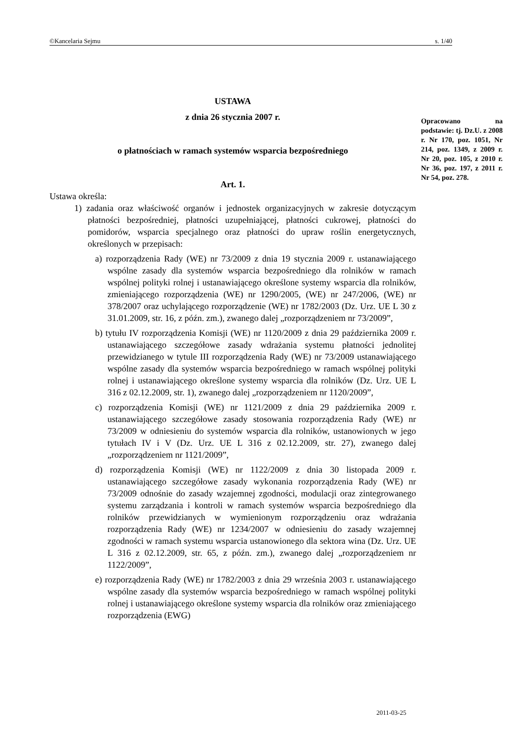©Kancelaria Sejmu s. 1/40
USTAWA
z dnia 26 stycznia 2007 r.
o płatnościach w ramach systemów wsparcia bezpośredniego
Art. 1.
Ustawa określa:
1) zadania oraz właściwość organów i jednostek organizacyjnych w zakresie dotyczącym płatności bezpośredniej, płatności uzupełniającej, płatności cukrowej, płatności do pomidorów, wsparcia specjalnego oraz płatności do upraw roślin energetycznych, określonych w przepisach:
a) rozporządzenia Rady (WE) nr 73/2009 z dnia 19 stycznia 2009 r. ustanawiającego wspólne zasady dla systemów wsparcia bezpośredniego dla rolników w ramach wspólnej polityki rolnej i ustanawiającego określone systemy wsparcia dla rolników, zmieniającego rozporządzenia (WE) nr 1290/2005, (WE) nr 247/2006, (WE) nr 378/2007 oraz uchylającego rozporządzenie (WE) nr 1782/2003 (Dz. Urz. UE L 30 z 31.01.2009, str. 16, z późn. zm.), zwanego dalej „rozporządzeniem nr 73/2009”,
b) tytułu IV rozporządzenia Komisji (WE) nr 1120/2009 z dnia 29 października 2009 r. ustanawiającego szczegółowe zasady wdrażania systemu płatności jednolitej przewidzianego w tytule III rozporządzenia Rady (WE) nr 73/2009 ustanawiającego wspólne zasady dla systemów wsparcia bezpośredniego w ramach wspólnej polityki rolnej i ustanawiającego określone systemy wsparcia dla rolników (Dz. Urz. UE L 316 z 02.12.2009, str. 1), zwanego dalej „rozporządzeniem nr 1120/2009”,
c) rozporządzenia Komisji (WE) nr 1121/2009 z dnia 29 października 2009 r. ustanawiającego szczegółowe zasady stosowania rozporządzenia Rady (WE) nr 73/2009 w odniesieniu do systemów wsparcia dla rolników, ustanowionych w jego tytułach IV i V (Dz. Urz. UE L 316 z 02.12.2009, str. 27), zwanego dalej „rozporządzeniem nr 1121/2009”,
d) rozporządzenia Komisji (WE) nr 1122/2009 z dnia 30 listopada 2009 r. ustanawiającego szczegółowe zasady wykonania rozporządzenia Rady (WE) nr 73/2009 odnośnie do zasady wzajemnej zgodności, modulacji oraz zintegrowanego systemu zarządzania i kontroli w ramach systemów wsparcia bezpośredniego dla rolników przewidzianych w wymienionym rozporządzeniu oraz wdrażania rozporządzenia Rady (WE) nr 1234/2007 w odniesieniu do zasady wzajemnej zgodności w ramach systemu wsparcia ustanowionego dla sektora wina (Dz. Urz. UE L 316 z 02.12.2009, str. 65, z późn. zm.), zwanego dalej „rozporządzeniem nr 1122/2009”,
e) rozporządzenia Rady (WE) nr 1782/2003 z dnia 29 września 2003 r. ustanawiającego wspólne zasady dla systemów wsparcia bezpośredniego w ramach wspólnej polityki rolnej i ustanawiającego określone systemy wsparcia dla rolników oraz zmieniającego rozporządzenia (EWG)
Opracowano na podstawie: tj. Dz.U. z 2008 r. Nr 170, poz. 1051, Nr 214, poz. 1349, z 2009 r. Nr 20, poz. 105, z 2010 r. Nr 36, poz. 197, z 2011 r. Nr 54, poz. 278.
2011-03-25